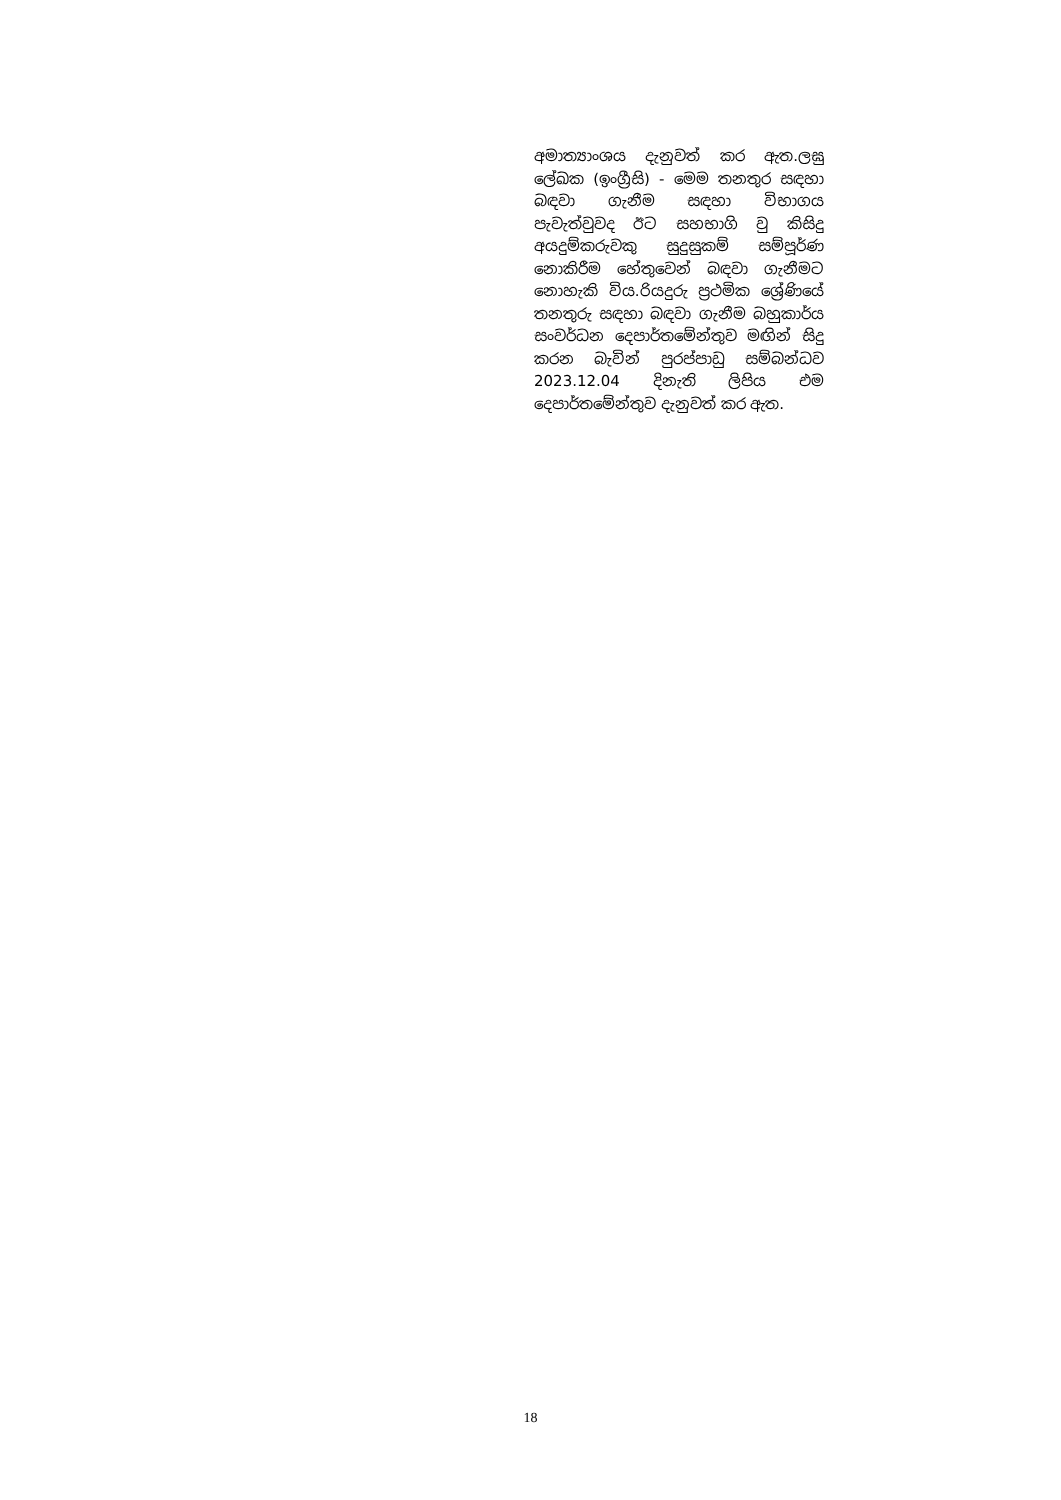අමාත්‍යාංශය දැනුවත් කර ඇත.ලඝු ලේඛක (ඉංග්‍රීසි) - මෙම තනතුර සඳහා බඳවා ගැනීම සඳහා විභාගය පැවැත්වුවද ඊට සහභාගි වු කිසිදු අයදුම්කරුවකු සුදුසුකම් සම්පූර්ණ නොකිරීම හේතුවෙන් බඳවා ගැනීමට නොහැකි විය.රියදුරු ප්‍රථමික ශ්‍රේණියේ තනතුරු සඳහා බඳවා ගැනීම බහුකාර්ය සංවර්ධන දෙපාර්තමේන්තුව මඟින් සිදු කරන බැවින් පුරප්පාඩු සම්බන්ධව 2023.12.04 දිනැති ලිපිය එම දෙපාර්තමේන්තුව දැනුවත් කර ඇත.
18